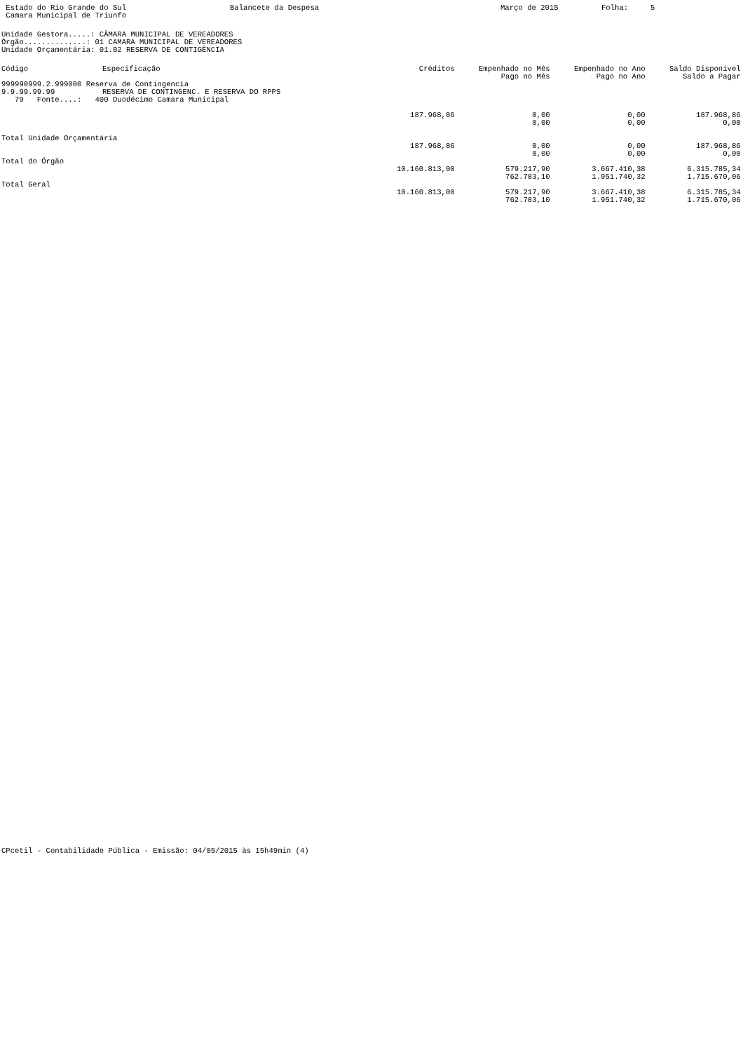Estado do Rio Grande do Sul Balancete da Despesa Março de 2015 Folha: 5
Camara Municipal de Triunfo
Unidade Gestora.....: CÂMARA MUNICIPAL DE VEREADORES
Órgão..............: 01 CAMARA MUNICIPAL DE VEREADORES
Unidade Orçamentária: 01.02 RESERVA DE CONTIGÊNCIA
| Código | Especificação | Créditos | Empenhado no Mês | Empenhado no Ano | Saldo Disponível |
| --- | --- | --- | --- | --- | --- |
| | | | Pago no Mês | Pago no Ano | Saldo a Pagar |
| 999990999.2.999000 Reserva de Contingencia | | | | | |
| 9.9.99.99.99 | RESERVA DE CONTINGENC. E RESERVA DO RPPS | | | | |
| 79 Fonte....: 400 Duodécimo Camara Municipal | | | | | |
| | | 187.968,86 | 0,00 | 0,00 | 187.968,86 |
| | | | 0,00 | 0,00 | 0,00 |
| Total Unidade Orçamentária | | | | | |
| | | 187.968,86 | 0,00 | 0,00 | 187.968,86 |
| | | | 0,00 | 0,00 | 0,00 |
| Total do Órgão | | | | | |
| | | 10.160.813,00 | 579.217,90 | 3.667.410,38 | 6.315.785,34 |
| | | | 762.783,10 | 1.951.740,32 | 1.715.670,06 |
| Total Geral | | | | | |
| | | 10.160.813,00 | 579.217,90 | 3.667.410,38 | 6.315.785,34 |
| | | | 762.783,10 | 1.951.740,32 | 1.715.670,06 |
CPcetil - Contabilidade Pública - Emissão: 04/05/2015 às 15h49min (4)